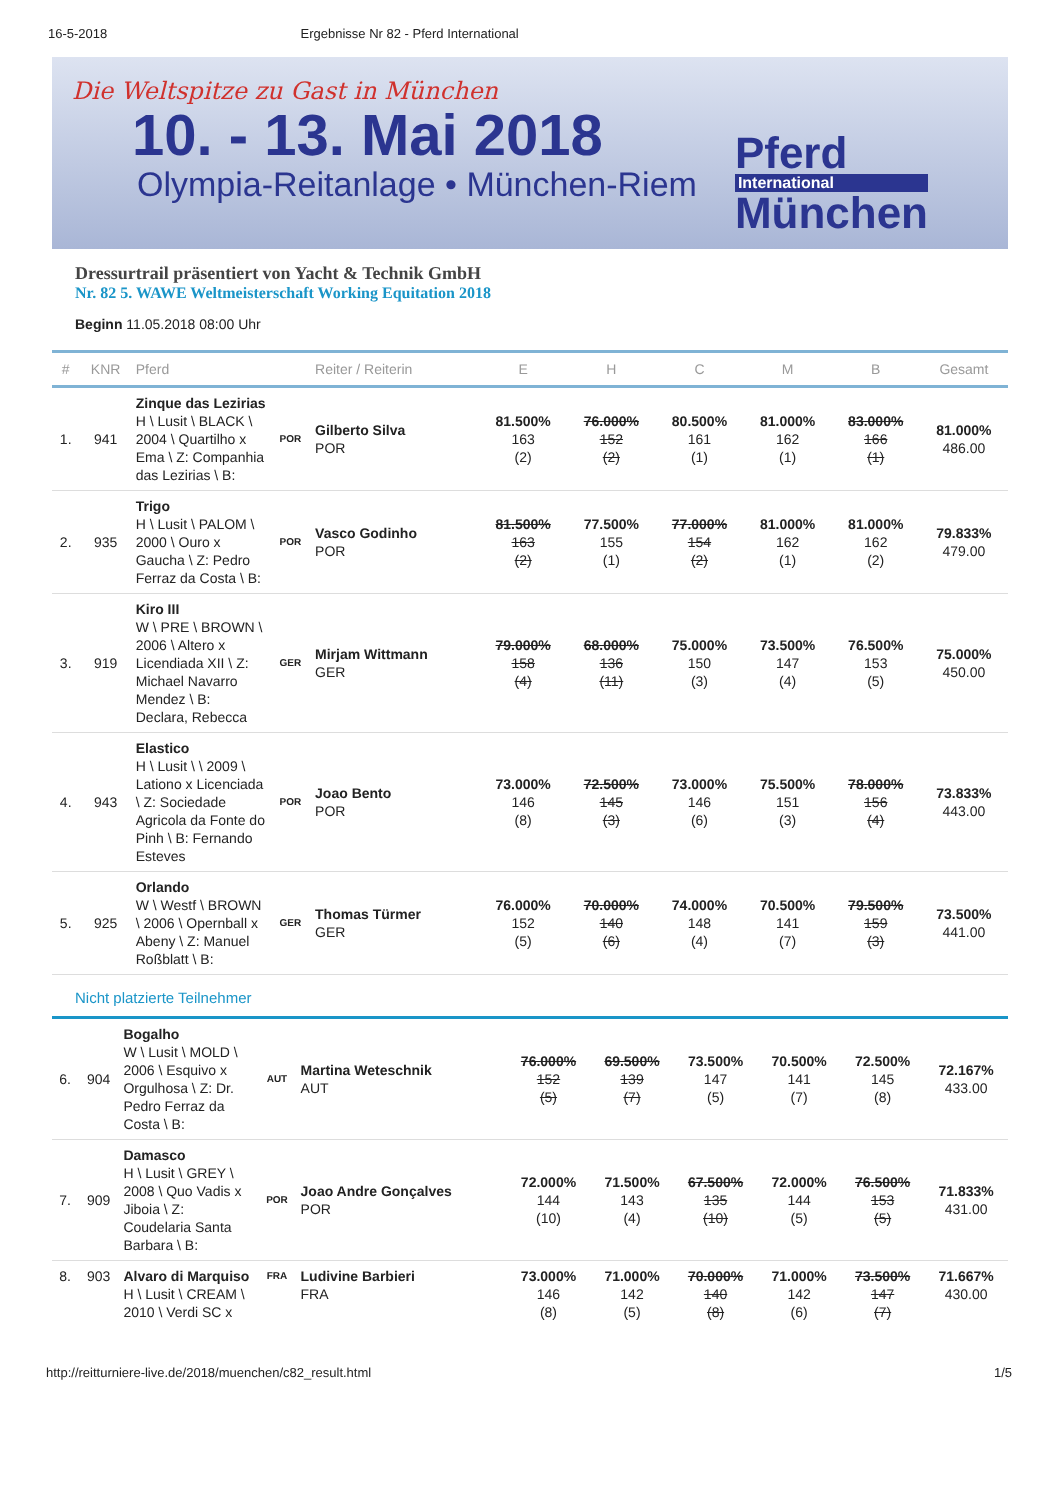16-5-2018 Ergebnisse Nr 82 - Pferd International
Die Weltspitze zu Gast in München
10. - 13. Mai 2018
Olympia-Reitanlage • München-Riem
Pferd
International
München
Dressurtrail präsentiert von Yacht & Technik GmbH
Nr. 82 5. WAWE Weltmeisterschaft Working Equitation 2018
Beginn 11.05.2018 08:00 Uhr
| # | KNR | Pferd | | Reiter / Reiterin | E | H | C | M | B | Gesamt |
| --- | --- | --- | --- | --- | --- | --- | --- | --- | --- | --- |
| 1. | 941 | Zinque das Lezirias H \ Lusit \ BLACK \ 2004 \ Quartilho x Ema \ Z: Companhia das Lezirias \ B: | POR | Gilberto Silva POR | 81.500% 163 (2) | 76.000% 152 (2) | 80.500% 161 (1) | 81.000% 162 (1) | 83.000% 166 (1) | 81.000% 486.00 |
| 2. | 935 | Trigo H \ Lusit \ PALOM \ 2000 \ Ouro x Gaucha \ Z: Pedro Ferraz da Costa \ B: | POR | Vasco Godinho POR | 81.500% 163 (2) | 77.500% 155 (1) | 77.000% 154 (2) | 81.000% 162 (1) | 81.000% 162 (2) | 79.833% 479.00 |
| 3. | 919 | Kiro III W \ PRE \ BROWN \ 2006 \ Altero x Licendiada XII \ Z: Michael Navarro Mendez \ B: Declara, Rebecca | GER | Mirjam Wittmann GER | 79.000% 158 (4) | 68.000% 136 (11) | 75.000% 150 (3) | 73.500% 147 (4) | 76.500% 153 (5) | 75.000% 450.00 |
| 4. | 943 | Elastico H \ Lusit \ \ 2009 \ Lationo x Licenciada \ Z: Sociedade Agricola da Fonte do Pinh \ B: Fernando Esteves | POR | Joao Bento POR | 73.000% 146 (8) | 72.500% 145 (3) | 73.000% 146 (6) | 75.500% 151 (3) | 78.000% 156 (4) | 73.833% 443.00 |
| 5. | 925 | Orlando W \ Westf \ BROWN \ 2006 \ Opernball x Abeny \ Z: Manuel Roßblatt \ B: | GER | Thomas Türmer GER | 76.000% 152 (5) | 70.000% 140 (6) | 74.000% 148 (4) | 70.500% 141 (7) | 79.500% 159 (3) | 73.500% 441.00 |
Nicht platzierte Teilnehmer
| 6. | 904 | Bogalho W \ Lusit \ MOLD \ 2006 \ Esquivo x Orgulhosa \ Z: Dr. Pedro Ferraz da Costa \ B: | AUT | Martina Weteschnik AUT | 76.000% 152 (5) | 69.500% 139 (7) | 73.500% 147 (5) | 70.500% 141 (7) | 72.500% 145 (8) | 72.167% 433.00 |
| 7. | 909 | Damasco H \ Lusit \ GREY \ 2008 \ Quo Vadis x Jiboia \ Z: Coudelaria Santa Barbara \ B: | POR | Joao Andre Gonçalves POR | 72.000% 144 (10) | 71.500% 143 (4) | 67.500% 135 (10) | 72.000% 144 (5) | 76.500% 153 (5) | 71.833% 431.00 |
| 8. | 903 | Alvaro di Marquiso H \ Lusit \ CREAM \ 2010 \ Verdi SC x | FRA | Ludivine Barbieri FRA | 73.000% 146 (8) | 71.000% 142 (5) | 70.000% 140 (8) | 71.000% 142 (6) | 73.500% 147 (7) | 71.667% 430.00 |
http://reitturniere-live.de/2018/muenchen/c82_result.html 1/5